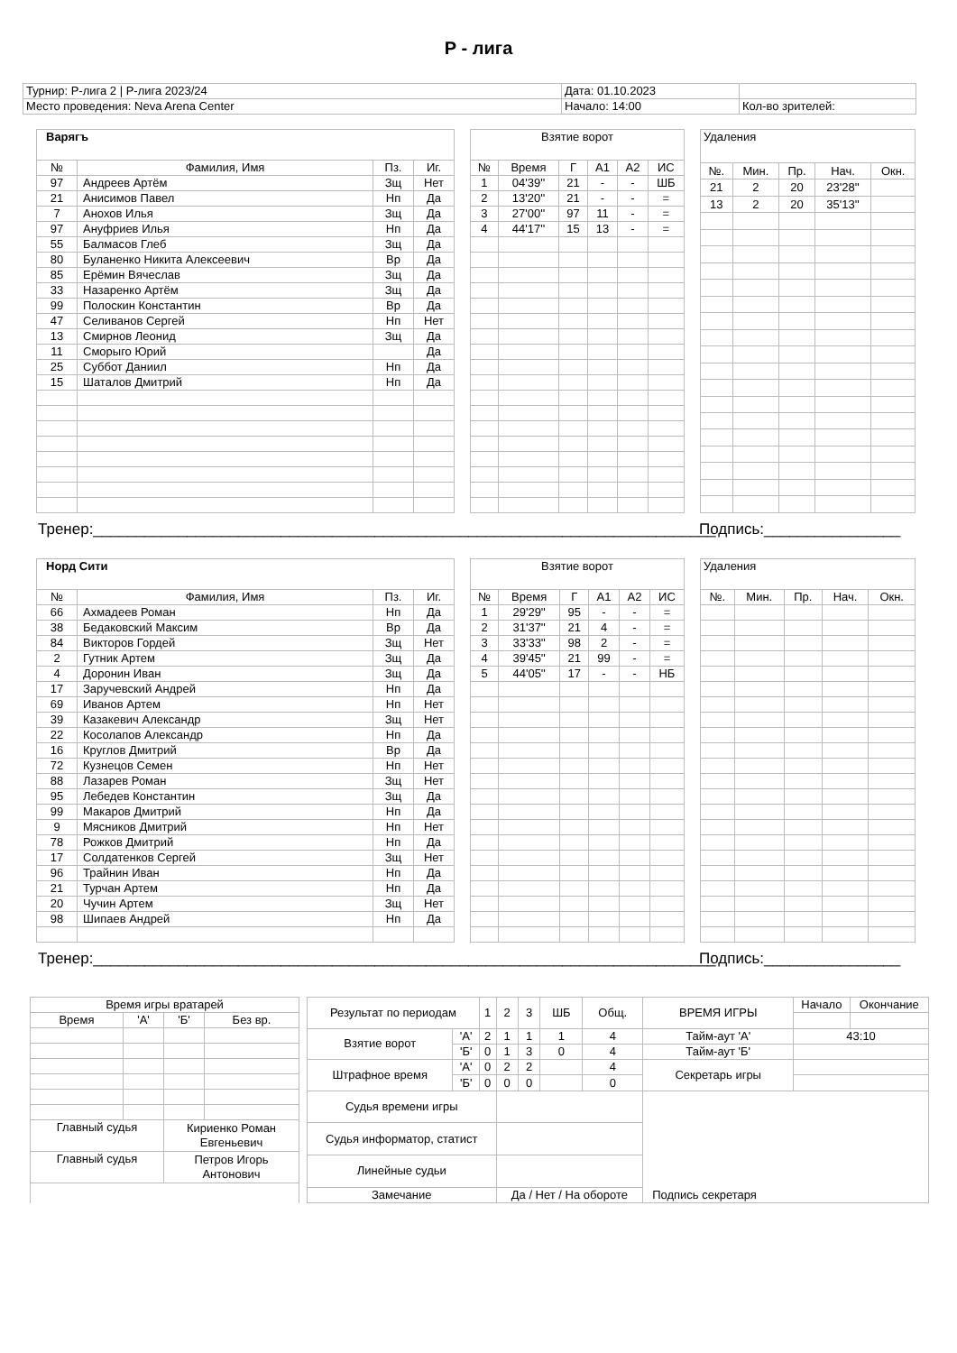Р - лига
| Турнир: Р-лига 2 / Р-лига 2023/24 | Дата: 01.10.2023 | |
| Место проведения: Neva Arena Center | Начало: 14:00 | Кол-во зрителей: |
| Варягъ | | | |
| № | Фамилия, Имя | Пз. | Иг. |
| 97 | Андреев Артём | Зщ | Нет |
| 21 | Анисимов Павел | Нп | Да |
| 7 | Анохов Илья | Зщ | Да |
| 97 | Ануфриев Илья | Нп | Да |
| 55 | Балмасов Глеб | Зщ | Да |
| 80 | Буланенко Никита Алексеевич | Вр | Да |
| 85 | Ерёмин Вячеслав | Зщ | Да |
| 33 | Назаренко Артём | Зщ | Да |
| 99 | Полоскин Константин | Вр | Да |
| 47 | Селиванов Сергей | Нп | Нет |
| 13 | Смирнов Леонид | Зщ | Да |
| 11 | Сморыго Юрий | | Да |
| 25 | Суббот Даниил | Нп | Да |
| 15 | Шаталов Дмитрий | Нп | Да |
| Взятие ворот | | | | | |
| № | Время | Г | А1 | А2 | ИС |
| 1 | 04'39'' | 21 | - | - | ШБ |
| 2 | 13'20'' | 21 | - | - | = |
| 3 | 27'00'' | 97 | 11 | - | = |
| 4 | 44'17'' | 15 | 13 | - | = |
| Удаления | | | | |
| №. | Мин. | Пр. | Нач. | Окн. |
| 21 | 2 | 20 | 23'28'' | |
| 13 | 2 | 20 | 35'13'' | |
Тренер:_________________________________________________________________________
Подпись:________________
| Норд Сити | | | |
| № | Фамилия, Имя | Пз. | Иг. |
| 66 | Ахмадеев Роман | Нп | Да |
| 38 | Бедаковский Максим | Вр | Да |
| 84 | Викторов Гордей | Зщ | Нет |
| 2 | Гутник Артем | Зщ | Да |
| 4 | Доронин Иван | Зщ | Да |
| 17 | Заручевский Андрей | Нп | Да |
| 69 | Иванов Артем | Нп | Нет |
| 39 | Казакевич Александр | Зщ | Нет |
| 22 | Косолапов Александр | Нп | Да |
| 16 | Круглов Дмитрий | Вр | Да |
| 72 | Кузнецов Семен | Нп | Нет |
| 88 | Лазарев Роман | Зщ | Нет |
| 95 | Лебедев Константин | Зщ | Да |
| 99 | Макаров Дмитрий | Нп | Да |
| 9 | Мясников Дмитрий | Нп | Нет |
| 78 | Рожков Дмитрий | Нп | Да |
| 17 | Солдатенков Сергей | Зщ | Нет |
| 96 | Трайнин Иван | Нп | Да |
| 21 | Турчан Артем | Нп | Да |
| 20 | Чучин Артем | Зщ | Нет |
| 98 | Шипаев Андрей | Нп | Да |
| Взятие ворот | | | | | |
| № | Время | Г | А1 | А2 | ИС |
| 1 | 29'29'' | 95 | - | - | = |
| 2 | 31'37'' | 21 | 4 | - | = |
| 3 | 33'33'' | 98 | 2 | - | = |
| 4 | 39'45'' | 21 | 99 | - | = |
| 5 | 44'05'' | 17 | - | - | НБ |
| Удаления | | | | |
| №. | Мин. | Пр. | Нач. | Окн. |
Тренер:_________________________________________________________________________
Подпись:________________
| Время игры вратарей | | | |
| Время | 'А' | 'Б' | Без вр. |
| Главный судья | | Кириенко Роман Евгеньевич | |
| Главный судья | | Петров Игорь Антонович | |
| Результат по периодам | | 1 | 2 | 3 | ШБ | Общ. | ВРЕМЯ ИГРЫ | Начало | Окончание |
| Взятие ворот | 'А' | 2 | 1 | 1 | 1 | 4 | Тайм-аут 'А' | 43:10 | |
| | 'Б' | 0 | 1 | 3 | 0 | 4 | Тайм-аут 'Б' | | |
| Штрафное время | 'А' | 0 | 2 | 2 | | 4 | Секретарь игры | | |
| | 'Б' | 0 | 0 | 0 | | 0 | | | |
| Судья времени игры | | | | | | | | | |
| Судья информатор, статист | | | | | | | | | |
| Линейные судьи | | | | | | | | | |
| Замечание | | | Да / Нет / На обороте | | | | Подпись секретаря | | |